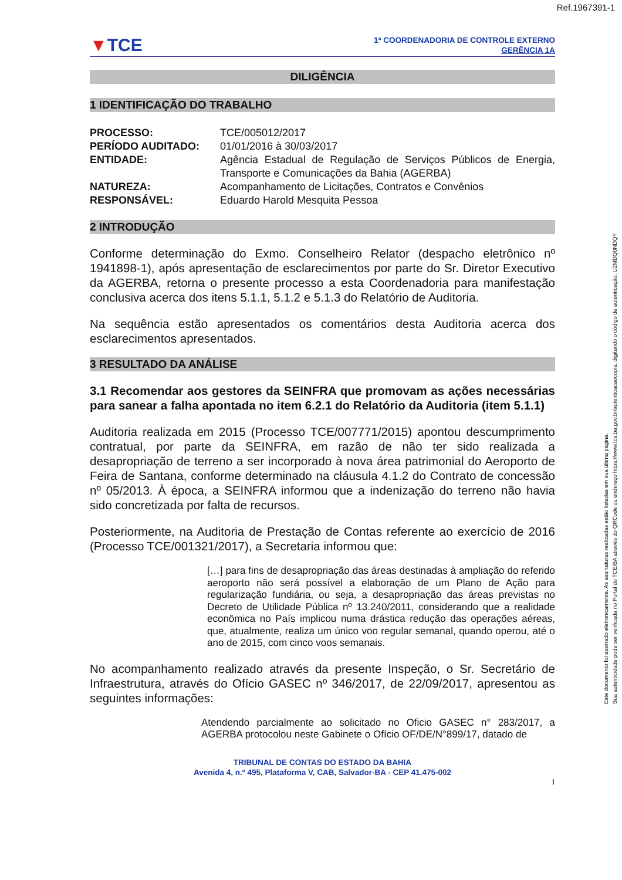Ref.1967391-1
▼TCE
1ª COORDENADORIA DE CONTROLE EXTERNO
GERÊNCIA 1A
DILIGÊNCIA
1 IDENTIFICAÇÃO DO TRABALHO
| PROCESSO: | TCE/005012/2017 |
| PERÍODO AUDITADO: | 01/01/2016 à 30/03/2017 |
| ENTIDADE: | Agência Estadual de Regulação de Serviços Públicos de Energia, Transporte e Comunicações da Bahia (AGERBA) |
| NATUREZA: | Acompanhamento de Licitações, Contratos e Convênios |
| RESPONSÁVEL: | Eduardo Harold Mesquita Pessoa |
2 INTRODUÇÃO
Conforme determinação do Exmo. Conselheiro Relator (despacho eletrônico nº 1941898-1), após apresentação de esclarecimentos por parte do Sr. Diretor Executivo da AGERBA, retorna o presente processo a esta Coordenadoria para manifestação conclusiva acerca dos itens 5.1.1, 5.1.2 e 5.1.3 do Relatório de Auditoria.
Na sequência estão apresentados os comentários desta Auditoria acerca dos esclarecimentos apresentados.
3 RESULTADO DA ANÁLISE
3.1 Recomendar aos gestores da SEINFRA que promovam as ações necessárias para sanear a falha apontada no item 6.2.1 do Relatório da Auditoria (item 5.1.1)
Auditoria realizada em 2015 (Processo TCE/007771/2015) apontou descumprimento contratual, por parte da SEINFRA, em razão de não ter sido realizada a desapropriação de terreno a ser incorporado à nova área patrimonial do Aeroporto de Feira de Santana, conforme determinado na cláusula 4.1.2 do Contrato de concessão nº 05/2013. À época, a SEINFRA informou que a indenização do terreno não havia sido concretizada por falta de recursos.
Posteriormente, na Auditoria de Prestação de Contas referente ao exercício de 2016 (Processo TCE/001321/2017), a Secretaria informou que:
[…] para fins de desapropriação das áreas destinadas à ampliação do referido aeroporto não será possível a elaboração de um Plano de Ação para regularização fundiária, ou seja, a desapropriação das áreas previstas no Decreto de Utilidade Pública nº 13.240/2011, considerando que a realidade econômica no País implicou numa drástica redução das operações aéreas, que, atualmente, realiza um único voo regular semanal, quando operou, até o ano de 2015, com cinco voos semanais.
No acompanhamento realizado através da presente Inspeção, o Sr. Secretário de Infraestrutura, através do Ofício GASEC nº 346/2017, de 22/09/2017, apresentou as seguintes informações:
Atendendo parcialmente ao solicitado no Oficio GASEC n° 283/2017, a AGERBA protocolou neste Gabinete o Ofício OF/DE/N°899/17, datado de
TRIBUNAL DE CONTAS DO ESTADO DA BAHIA
Avenida 4, n.º 495, Plataforma V, CAB, Salvador-BA - CEP 41.475-002
1
Este documento foi assinado eletronicamente. As assinaturas realizadas estão listadas em sua última página.
Sua autenticidade pode ser verificada no Portal do TCE/BA através do QRCode ou endereço https://www.tce.ba.gov.br/autenticacaocopia, digitando o código de autenticação: U2MDQ0NDQY